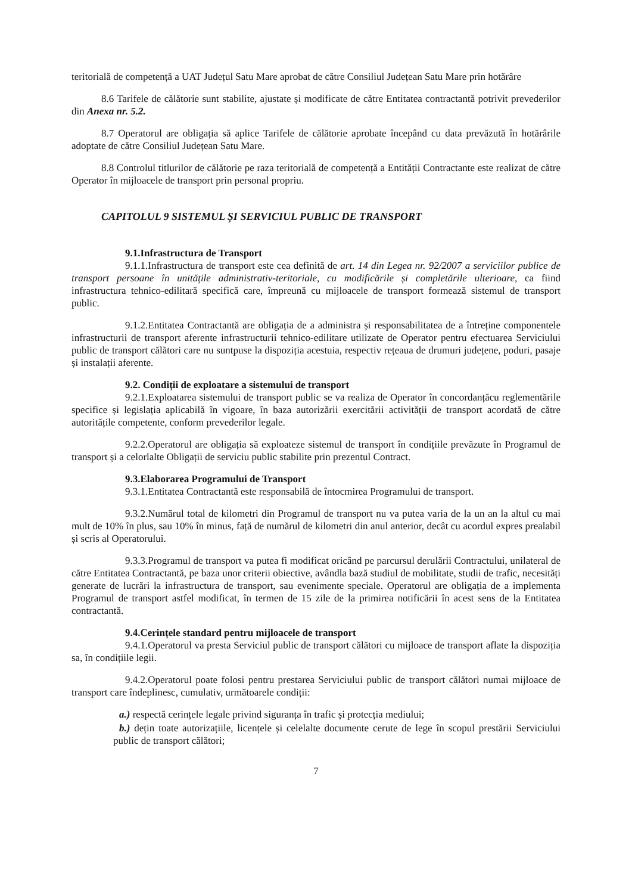teritorială de competență a UAT Județul Satu Mare aprobat de către Consiliul Județean Satu Mare prin hotărâre
8.6 Tarifele de călătorie sunt stabilite, ajustate și modificate de către Entitatea contractantă potrivit prevederilor din Anexa nr. 5.2.
8.7 Operatorul are obligația să aplice Tarifele de călătorie aprobate începând cu data prevăzută în hotărârile adoptate de către Consiliul Județean Satu Mare.
8.8 Controlul titlurilor de călătorie pe raza teritorială de competență a Entității Contractante este realizat de către Operator în mijloacele de transport prin personal propriu.
CAPITOLUL 9 SISTEMUL ȘI SERVICIUL PUBLIC DE TRANSPORT
9.1.Infrastructura de Transport
9.1.1.Infrastructura de transport este cea definită de art. 14 din Legea nr. 92/2007 a serviciilor publice de transport persoane în unitățile administrativ-teritoriale, cu modificările și completările ulterioare, ca fiind infrastructura tehnico-edilitară specifică care, împreună cu mijloacele de transport formează sistemul de transport public.
9.1.2.Entitatea Contractantă are obligația de a administra și responsabilitatea de a întreține componentele infrastructurii de transport aferente infrastructurii tehnico-edilitare utilizate de Operator pentru efectuarea Serviciului public de transport călători care nu suntpuse la dispoziția acestuia, respectiv rețeaua de drumuri județene, poduri, pasaje și instalații aferente.
9.2. Condiții de exploatare a sistemului de transport
9.2.1.Exploatarea sistemului de transport public se va realiza de Operator în concordanțăcu reglementările specifice și legislația aplicabilă în vigoare, în baza autorizării exercitării activității de transport acordată de către autoritățile competente, conform prevederilor legale.
9.2.2.Operatorul are obligația să exploateze sistemul de transport în condițiile prevăzute în Programul de transport și a celorlalte Obligații de serviciu public stabilite prin prezentul Contract.
9.3.Elaborarea Programului de Transport
9.3.1.Entitatea Contractantă este responsabilă de întocmirea Programului de transport.
9.3.2.Numărul total de kilometri din Programul de transport nu va putea varia de la un an la altul cu mai mult de 10% în plus, sau 10% în minus, față de numărul de kilometri din anul anterior, decât cu acordul expres prealabil și scris al Operatorului.
9.3.3.Programul de transport va putea fi modificat oricând pe parcursul derulării Contractului, unilateral de către Entitatea Contractantă, pe baza unor criterii obiective, avândla bază studiul de mobilitate, studii de trafic, necesități generate de lucrări la infrastructura de transport, sau evenimente speciale. Operatorul are obligația de a implementa Programul de transport astfel modificat, în termen de 15 zile de la primirea notificării în acest sens de la Entitatea contractantă.
9.4.Cerințele standard pentru mijloacele de transport
9.4.1.Operatorul va presta Serviciul public de transport călători cu mijloace de transport aflate la dispoziția sa, în condițiile legii.
9.4.2.Operatorul poate folosi pentru prestarea Serviciului public de transport călători numai mijloace de transport care îndeplinesc, cumulativ, următoarele condiții:
a.) respectă cerințele legale privind siguranța în trafic și protecția mediului;
b.) dețin toate autorizațiile, licențele și celelalte documente cerute de lege în scopul prestării Serviciului public de transport călători;
7